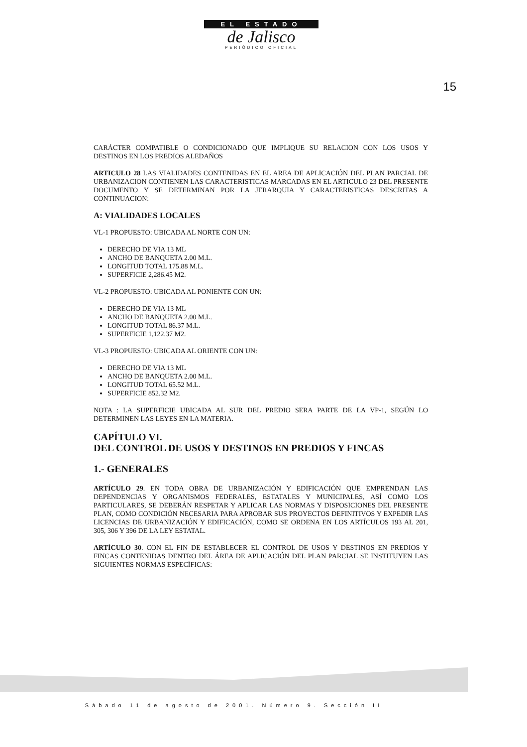EL ESTADO
de Jalisco
PERIÓDICO OFICIAL
15
CARÁCTER COMPATIBLE O CONDICIONADO QUE IMPLIQUE SU RELACION CON LOS USOS Y DESTINOS EN LOS PREDIOS ALEDAÑOS
ARTICULO 28 LAS VIALIDADES CONTENIDAS EN EL AREA DE APLICACIÓN DEL PLAN PARCIAL DE URBANIZACION CONTIENEN LAS CARACTERISTICAS MARCADAS EN EL ARTICULO 23 DEL PRESENTE DOCUMENTO Y SE DETERMINAN POR LA JERARQUIA Y CARACTERISTICAS DESCRITAS A CONTINUACION:
A: VIALIDADES LOCALES
VL-1 PROPUESTO: UBICADA AL NORTE CON UN:
DERECHO DE VIA 13 ML
ANCHO DE BANQUETA 2.00 M.L.
LONGITUD TOTAL 175.88 M.L.
SUPERFICIE 2,286.45 M2.
VL-2 PROPUESTO: UBICADA AL PONIENTE CON UN:
DERECHO DE VIA 13 ML
ANCHO DE BANQUETA 2.00 M.L.
LONGITUD TOTAL 86.37 M.L.
SUPERFICIE 1,122.37 M2.
VL-3 PROPUESTO: UBICADA AL ORIENTE CON UN:
DERECHO DE VIA 13 ML
ANCHO DE BANQUETA 2.00 M.L.
LONGITUD TOTAL 65.52 M.L.
SUPERFICIE 852.32 M2.
NOTA : LA SUPERFICIE UBICADA AL SUR DEL PREDIO SERA PARTE DE LA VP-1, SEGÚN LO DETERMINEN LAS LEYES EN LA MATERIA.
CAPÍTULO VI.
DEL CONTROL DE USOS Y DESTINOS EN PREDIOS Y FINCAS
1.- GENERALES
ARTÍCULO 29. EN TODA OBRA DE URBANIZACIÓN Y EDIFICACIÓN QUE EMPRENDAN LAS DEPENDENCIAS Y ORGANISMOS FEDERALES, ESTATALES Y MUNICIPALES, ASÍ COMO LOS PARTICULARES, SE DEBERÁN RESPETAR Y APLICAR LAS NORMAS Y DISPOSICIONES DEL PRESENTE PLAN, COMO CONDICIÓN NECESARIA PARA APROBAR SUS PROYECTOS DEFINITIVOS Y EXPEDIR LAS LICENCIAS DE URBANIZACIÓN Y EDIFICACIÓN, COMO SE ORDENA EN LOS ARTÍCULOS 193 AL 201, 305, 306 Y 396 DE LA LEY ESTATAL.
ARTÍCULO 30. CON EL FIN DE ESTABLECER EL CONTROL DE USOS Y DESTINOS EN PREDIOS Y FINCAS CONTENIDAS DENTRO DEL ÁREA DE APLICACIÓN DEL PLAN PARCIAL SE INSTITUYEN LAS SIGUIENTES NORMAS ESPECÍFICAS:
Sábado 11 de agosto de 2001. Número 9. Sección II